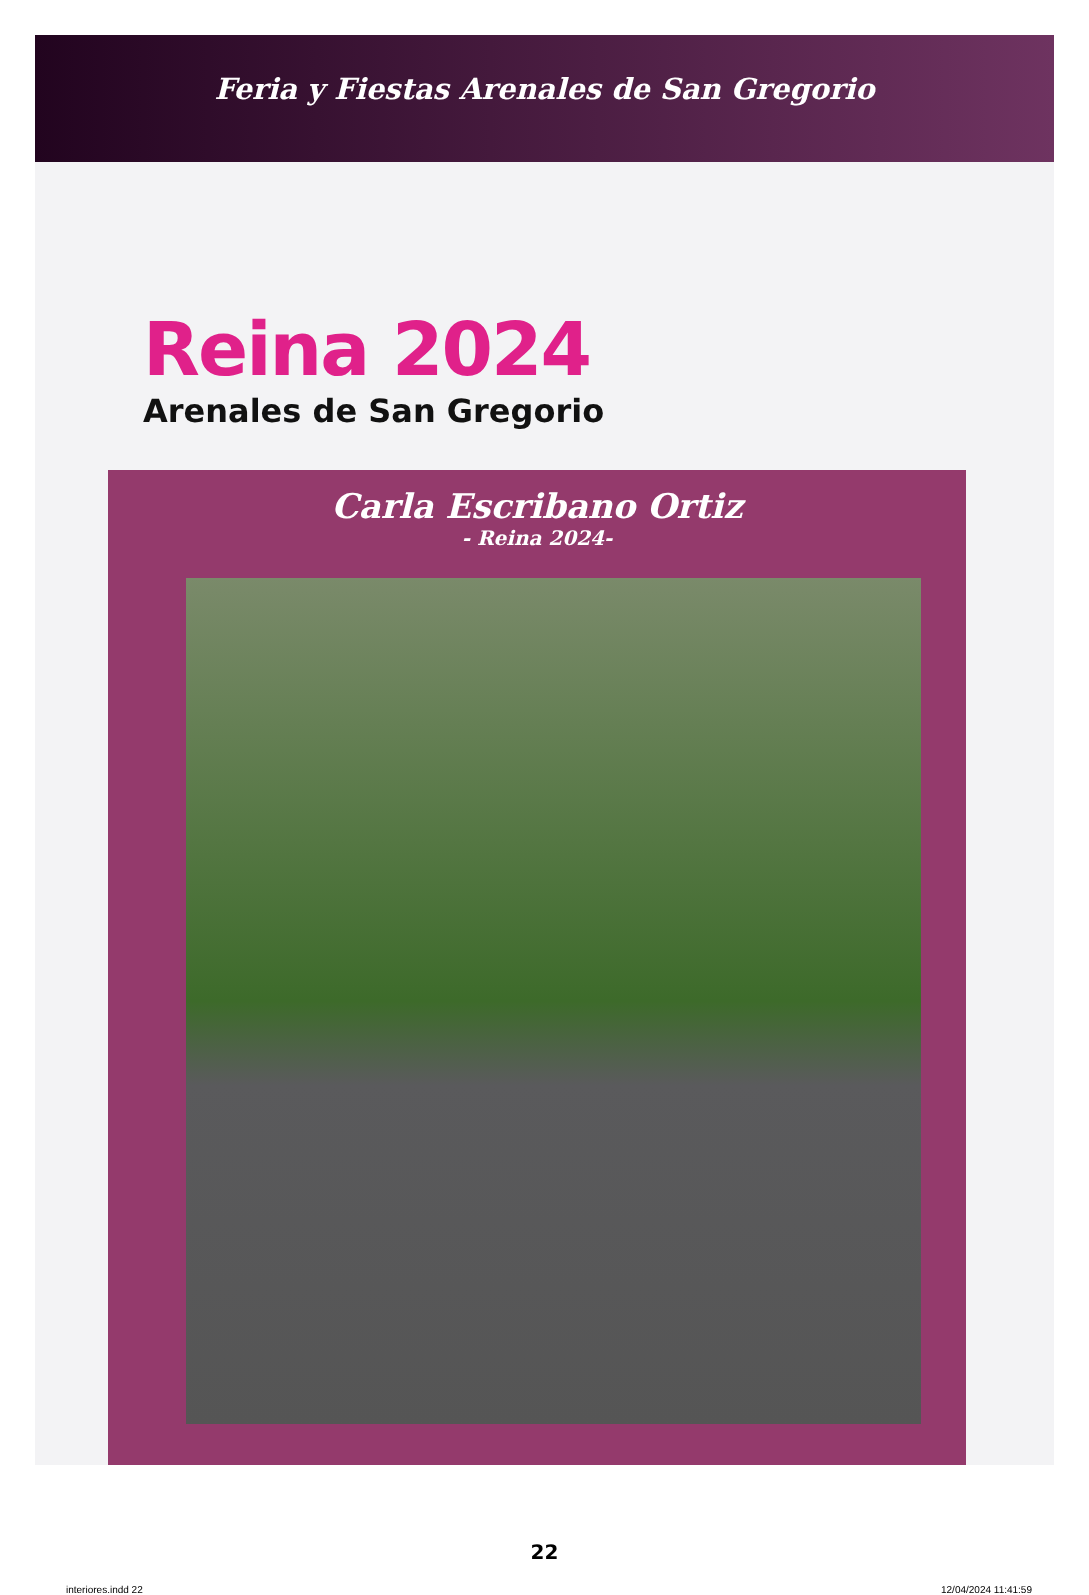Feria y Fiestas Arenales de San Gregorio
Reina 2024
Arenales de San Gregorio
Carla Escribano Ortiz
- Reina 2024-
22
interiores.indd 22 12/04/2024 11:41:59